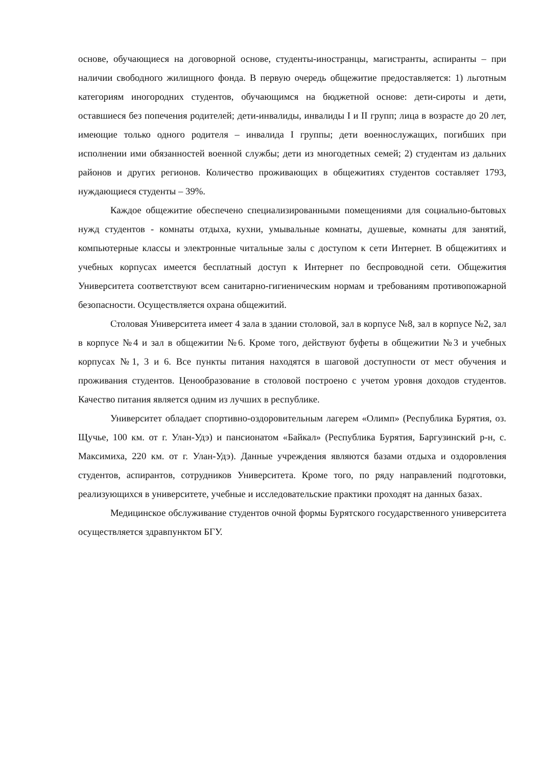основе, обучающиеся на договорной основе, студенты-иностранцы, магистранты, аспиранты – при наличии свободного жилищного фонда. В первую очередь общежитие предоставляется: 1) льготным категориям иногородних студентов, обучающимся на бюджетной основе: дети-сироты и дети, оставшиеся без попечения родителей; дети-инвалиды, инвалиды I и II групп; лица в возрасте до 20 лет, имеющие только одного родителя – инвалида I группы; дети военнослужащих, погибших при исполнении ими обязанностей военной службы; дети из многодетных семей; 2) студентам из дальних районов и других регионов. Количество проживающих в общежитиях студентов составляет 1793, нуждающиеся студенты – 39%.
Каждое общежитие обеспечено специализированными помещениями для социально-бытовых нужд студентов - комнаты отдыха, кухни, умывальные комнаты, душевые, комнаты для занятий, компьютерные классы и электронные читальные залы с доступом к сети Интернет. В общежитиях и учебных корпусах имеется бесплатный доступ к Интернет по беспроводной сети. Общежития Университета соответствуют всем санитарно-гигиеническим нормам и требованиям противопожарной безопасности. Осуществляется охрана общежитий.
Столовая Университета имеет 4 зала в здании столовой, зал в корпусе №8, зал в корпусе №2, зал в корпусе №4 и зал в общежитии №6. Кроме того, действуют буфеты в общежитии №3 и учебных корпусах №1, 3 и 6. Все пункты питания находятся в шаговой доступности от мест обучения и проживания студентов. Ценообразование в столовой построено с учетом уровня доходов студентов. Качество питания является одним из лучших в республике.
Университет обладает спортивно-оздоровительным лагерем «Олимп» (Республика Бурятия, оз. Щучье, 100 км. от г. Улан-Удэ) и пансионатом «Байкал» (Республика Бурятия, Баргузинский р-н, с. Максимиха, 220 км. от г. Улан-Удэ). Данные учреждения являются базами отдыха и оздоровления студентов, аспирантов, сотрудников Университета. Кроме того, по ряду направлений подготовки, реализующихся в университете, учебные и исследовательские практики проходят на данных базах.
Медицинское обслуживание студентов очной формы Бурятского государственного университета осуществляется здравпунктом БГУ.